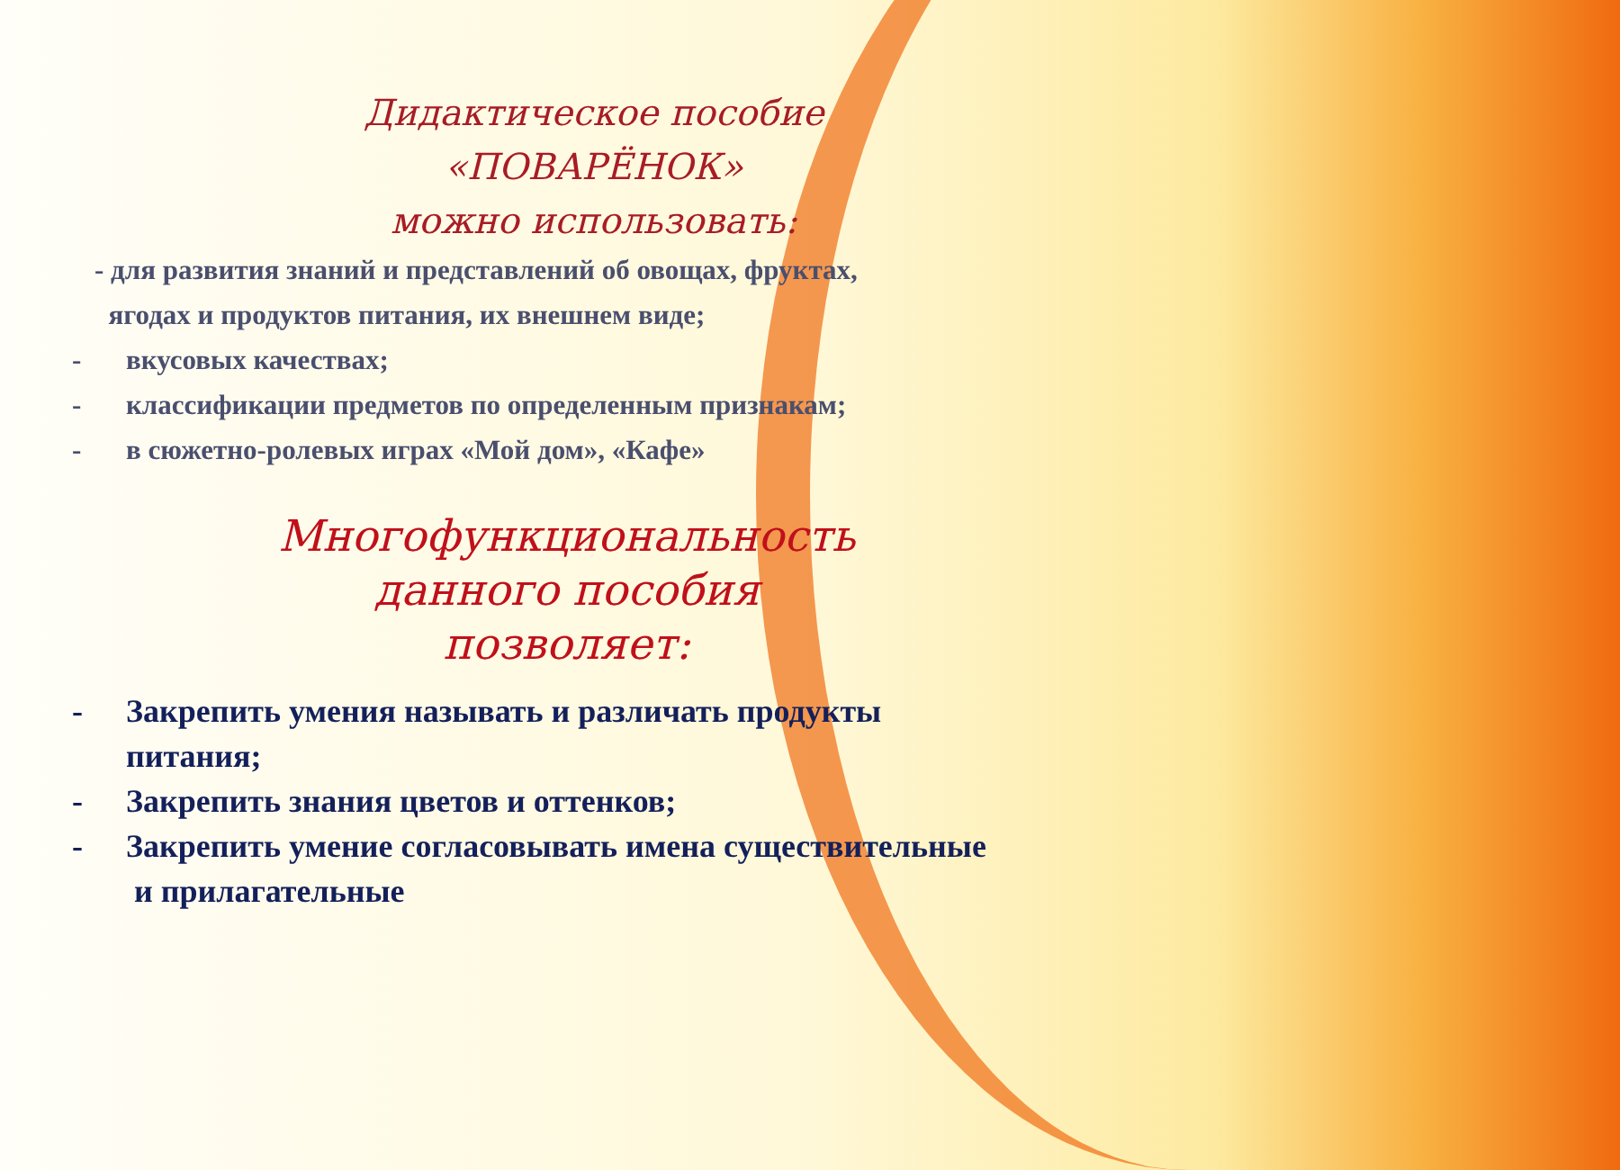Дидактическое пособие
«ПОВАРЁНОК»
можно использовать:
- для развития знаний и представлений об овощах, фруктах,
ягодах и продуктов питания, их внешнем виде;
- вкусовых качествах;
- классификации предметов по определенным признакам;
- в сюжетно-ролевых играх «Мой дом», «Кафе»
Многофункциональность
данного пособия
позволяет:
- Закрепить умения называть и различать продукты
питания;
- Закрепить знания цветов и оттенков;
- Закрепить умение согласовывать имена существительные
и прилагательные